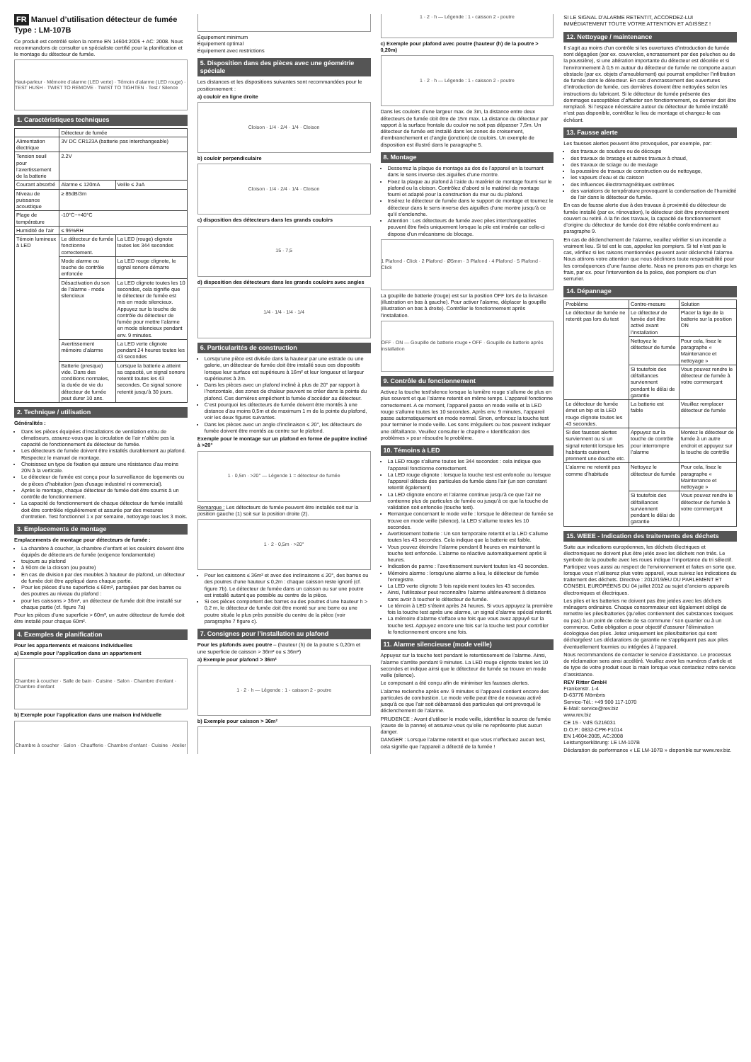FR Manuel d’utilisation détecteur de fumée
Type : LM-107B
Ce produit est contrôlé selon la norme EN 14604:2005 + AC: 2008. Nous recommandons de consulter un spécialiste certifié pour la planification et le montage du détecteur de fumée.
Haut-parleur · Mémoire d’alarme (LED verte) · Témoin d’alarme (LED rouge) · TEST HUSH · TWIST TO REMOVE · TWIST TO TIGHTEN · Test / Silence
1. Caractéristiques techniques
| | Détecteur de fumée | |
| --- | --- | --- |
| Alimentation électrique | 3V DC CR123A (batterie pas interchangeable) | |
| Tension seuil pour l’avertissement de la batterie | 2.2V | |
| Courant absorbé | Alarme ≤ 120mA | Veille ≤ 2uA |
| Niveau de puissance acoustique | ≥ 85dB/3m | |
| Plage de température | -10°C~+40°C | |
| Humidité de l’air | ≤ 95%RH | |
| Témoin lumineux à LED | Le détecteur de fumée fonctionne correctement. | La LED (rouge) clignote toutes les 344 secondes |
| | Mode alarme ou touche de contrôle enfoncée | La LED rouge clignote, le signal sonore démarre |
| | Désactivation du son de l’alarme - mode silencieux | La LED clignote toutes les 10 secondes, cela signifie que le détecteur de fumée est mis en mode silencieux. Appuyez sur la touche de contrôle du détecteur de fumée pour mettre l’alarme en mode silencieux pendant env. 9 minutes. |
| | Avertissement mémoire d’alarme | La LED verte clignote pendant 24 heures toutes les 43 secondes |
| | Batterie (presque) vide. Dans des conditions normales, la durée de vie du détecteur de fumée peut durer 10 ans. | Lorsque la batterie a atteint sa capacité, un signal sonore retentit toutes les 43 secondes. Ce signal sonore retentit jusqu’à 30 jours. |
2. Technique / utilisation
Généralités :
Dans les pièces équipées d’installations de ventilation et/ou de climatiseurs, assurez-vous que la circulation de l’air n’altère pas la capacité de fonctionnement du détecteur de fumée.
Les détecteurs de fumée doivent être installés durablement au plafond. Respectez le manuel de montage.
Choisissez un type de fixation qui assure une résistance d’au moins 20N à la verticale.
Le détecteur de fumée est conçu pour la surveillance de logements ou de pièces d’habitation (pas d’usage industriel ni commercial).
Après le montage, chaque détecteur de fumée doit être soumis à un contrôle de fonctionnement.
La capacité de fonctionnement de chaque détecteur de fumée installé doit être contrôlée régulièrement et assurée par des mesures d’entretien. Test fonctionnel 1 x par semaine, nettoyage tous les 3 mois.
3. Emplacements de montage
Emplacements de montage pour détecteurs de fumée :
La chambre à coucher, la chambre d’enfant et les couloirs doivent être équipés de détecteurs de fumée (exigence fondamentale)
toujours au plafond
à 50cm de la cloison (ou poutre)
En cas de division par des meubles à hauteur de plafond, un détecteur de fumée doit être appliqué dans chaque partie.
Pour les pièces d’une superficie ≤ 60m², partagées par des barres ou des poutres au niveau du plafond :
pour les caissons > 36m², un détecteur de fumée doit être installé sur chaque partie (cf. figure 7a)
Pour les pièces d’une superficie > 60m², un autre détecteur de fumée doit être installé pour chaque 60m².
4. Exemples de planification
Pour les appartements et maisons individuelles
a) Exemple pour l’application dans un appartement
Chambre à coucher · Salle de bain · Cuisine · Salon · Chambre d’enfant · Chambre d’enfant
b) Exemple pour l’application dans une maison individuelle
Chambre à coucher · Salon · Chaufferie · Chambre d’enfant · Cuisine · Atelier
Équipement minimum
Équipement optimal
Équipement avec restrictions
5. Disposition dans des pièces avec une géométrie spéciale
Les distances et les dispositions suivantes sont recommandées pour le positionnement :
a) couloir en ligne droite
Cloison · 1/4 · 2/4 · 1/4 · Cloison
b) couloir perpendiculaire
Cloison · 1/4 · 2/4 · 1/4 · Cloison
c) disposition des détecteurs dans les grands couloirs
15 · 7,5
d) disposition des détecteurs dans les grands couloirs avec angles
1/4 · 1/4 · 1/4 · 1/4
6. Particularités de construction
Lorsqu’une pièce est divisée dans la hauteur par une estrade ou une galerie, un détecteur de fumée doit être installé sous ces dispositifs lorsque leur surface est supérieure à 16m² et leur longueur et largeur supérieures à 2m.
Dans les pièces avec un plafond incliné à plus de 20° par rapport à l’horizontale, des zones de chaleur peuvent se créer dans la pointe du plafond. Ces dernières empêchent la fumée d’accéder au détecteur.
C’est pourquoi les détecteurs de fumée doivent être montés à une distance d’au moins 0,5m et de maximum 1 m de la pointe du plafond, voir les deux figures suivantes.
Dans les pièces avec un angle d’inclinaison ≤ 20°, les détecteurs de fumée doivent être montés au centre sur le plafond.
Exemple pour le montage sur un plafond en forme de pupitre incliné à >20°
1 · 0,5m · >20° — Légende 1 = détecteur de fumée
Remarque : Les détecteurs de fumée peuvent être installés soit sur la position gauche (1) soit sur la position droite (2).
1 · 2 · 0,5m · >20°
Pour les caissons ≤ 36m² et avec des inclinaisons ≤ 20°, des barres ou des poutres d’une hauteur ≤ 0,2m : chaque caisson reste ignoré (cf. figure 7b). Le détecteur de fumée dans un caisson ou sur une poutre est installé autant que possible au centre de la pièce.
Si ces pièces comportent des barres ou des poutres d’une hauteur h > 0,2 m, le détecteur de fumée doit être monté sur une barre ou une poutre située le plus près possible du centre de la pièce (voir paragraphe 7 figure c).
7. Consignes pour l’installation au plafond
Pour les plafonds avec poutre – (hauteur (h) de la poutre ≤ 0,20m et une superficie de caisson > 36m² ou ≤ 36m²)
a) Exemple pour plafond > 36m²
1 · 2 · h — Légende : 1 - caisson 2 - poutre
b) Exemple pour caisson > 36m²
1 · 2 · h — Légende : 1 - caisson 2 - poutre
c) Exemple pour plafond avec poutre (hauteur (h) de la poutre > 0,20m)
1 · 2 · h — Légende : 1 - caisson 2 - poutre
Dans les couloirs d’une largeur max. de 3m, la distance entre deux détecteurs de fumée doit être de 15m max. La distance du détecteur par rapport à la surface frontale du couloir ne soit pas dépasser 7,5m. Un détecteur de fumée est installé dans les zones de croisement, d’embranchement et d’angle (jonction) de couloirs. Un exemple de disposition est illustré dans le paragraphe 5.
8. Montage
Desserrez la plaque de montage au dos de l’appareil en la tournant dans le sens inverse des aiguilles d’une montre.
Fixez la plaque au plafond à l’aide du matériel de montage fourni sur le plafond ou la cloison. Contrôlez d’abord si le matériel de montage fourni et adapté pour la construction du mur ou du plafond.
Insérez le détecteur de fumée dans le support de montage et tournez le détecteur dans le sens inverse des aiguilles d’une montre jusqu’à ce qu’il s’enclenche.
Attention : Les détecteurs de fumée avec piles interchangeables peuvent être fixés uniquement lorsque la pile est insérée car celle-ci dispose d’un mécanisme de blocage.
1 Plafond · Click · 2 Plafond · Ø5mm · 3 Plafond · 4 Plafond · 5 Plafond · Click
La goupille de batterie (rouge) est sur la position OFF lors de la livraison (illustration en bas à gauche). Pour activer l’alarme, déplacer la goupille (illustration en bas à droite). Contrôler le fonctionnement après l’installation.
OFF · ON — Goupille de batterie rouge • OFF · Goupille de batterie après installation
9. Contrôle du fonctionnement
Activez la touche test/silence lorsque la lumière rouge s’allume de plus en plus souvent et que l’alarme retentit en même temps. L’appareil fonctionne correctement. A ce moment, l’appareil passe en mode veille et la LED rouge s’allume toutes les 10 secondes. Après env. 9 minutes, l’appareil passe automatiquement en mode normal. Sinon, enfoncez la touche test pour terminer le mode veille. Les sons irréguliers ou bas peuvent indiquer une défaillance. Veuillez consulter le chapitre « Identification des problèmes » pour résoudre le problème.
10. Témoins à LED
La LED rouge s’allume toutes les 344 secondes : cela indique que l’appareil fonctionne correctement.
La LED rouge clignote : lorsque la touche test est enfoncée ou lorsque l’appareil détecte des particules de fumée dans l’air (un son constant retentit également)
La LED clignote encore et l’alarme continue jusqu’à ce que l’air ne contienne plus de particules de fumée ou jusqu’à ce que la touche de validation soit enfoncée (touche test).
Remarque concernant le mode veille : lorsque le détecteur de fumée se trouve en mode veille (silence), la LED s’allume toutes les 10 secondes.
Avertissement batterie : Un son temporaire retentit et la LED s’allume toutes les 43 secondes. Cela indique que la batterie est faible.
Vous pouvez éteindre l’alarme pendant 8 heures en maintenant la touche test enfoncée. L’alarme se réactive automatiquement après 8 heures.
Indication de panne : l’avertissement survient toutes les 43 secondes.
Mémoire alarme : lorsqu’une alarme a lieu, le détecteur de fumée l’enregistre.
La LED verte clignote 3 fois rapidement toutes les 43 secondes.
Ainsi, l’utilisateur peut reconnaître l’alarme ultérieurement à distance sans avoir à toucher le détecteur de fumée.
Le témoin à LED s’éteint après 24 heures. Si vous appuyez la première fois la touche test après une alarme, un signal d’alarme spécial retentit.
La mémoire d’alarme s’efface une fois que vous avez appuyé sur la touche test. Appuyez encore une fois sur la touche test pour contrôler le fonctionnement encore une fois.
11. Alarme silencieuse (mode veille)
Appuyez sur la touche test pendant le retentissement de l’alarme. Ainsi, l’alarme s’arrête pendant 9 minutes. La LED rouge clignote toutes les 10 secondes et indique ainsi que le détecteur de fumée se trouve en mode veille (silence).
Le composant a été conçu afin de minimiser les fausses alertes.
L’alarme reclenche après env. 9 minutes si l’appareil contient encore des particules de combustion. Le mode veille peut être de nouveau activé jusqu’à ce que l’air soit débarrassé des particules qui ont provoqué le déclenchement de l’alarme.
PRUDENCE : Avant d’utiliser le mode veille, identifiez la source de fumée (cause de la panne) et assurez-vous qu’elle ne représente plus aucun danger.
DANGER : Lorsque l’alarme retentit et que vous n’effectuez aucun test, cela signifie que l’appareil a détecté de la fumée !
SI LE SIGNAL D’ALARME RETENTIT, ACCORDEZ-LUI IMMÉDIATEMENT TOUTE VOTRE ATTENTION ET AGISSEZ !
12. Nettoyage / maintenance
Il s’agit au moins d’un contrôle si les ouvertures d’introduction de fumée sont dégagées (par ex. couvercles, encrassement par des peluches ou de la poussière), si une altération importante du détecteur est décelée et si l’environnement à 0,5 m autour du détecteur de fumée ne comporte aucun obstacle (par ex. objets d’ameublement) qui pourrait empêcher l’infiltration de fumée dans le détecteur. En cas d’encrassement des ouvertures d’introduction de fumée, ces dernières doivent être nettoyées selon les instructions du fabricant. Si le détecteur de fumée présente des dommages susceptibles d’affecter son fonctionnement, ce dernier doit être remplacé. Si l’espace nécessaire autour du détecteur de fumée installé n’est pas disponible, contrôlez le lieu de montage et changez-le cas échéant.
13. Fausse alerte
Les fausses alertes peuvent être provoquées, par exemple, par:
des travaux de soudure ou de découpe
des travaux de brasage et autres travaux à chaud,
des travaux de sciage ou de meulage
la poussière de travaux de construction ou de nettoyage,
les vapeurs d’eau et du caisson
des influences électromagnétiques extrêmes
des variations de température provoquant la condensation de l’humidité de l’air dans le détecteur de fumée.
En cas de fausse alerte due à des travaux à proximité du détecteur de fumée installé (par ex. rénovation), le détecteur doit être provisoirement couvert ou retiré. A la fin des travaux, la capacité de fonctionnement d’origine du détecteur de fumée doit être rétablie conformément au paragraphe 9.
En cas de déclenchement de l’alarme, veuillez vérifier si un incendie a vraiment lieu. Si tel est le cas, appelez les pompiers. Si tel n’est pas le cas, vérifiez si les raisons mentionnées peuvent avoir déclenché l’alarme. Nous attirons votre attention que nous déclinons toute responsabilité pour les conséquences d’une fausse alerte. Nous ne prenons pas en charge les frais, par ex. pour l’intervention de la police, des pompiers ou d’un serrurier.
14. Dépannage
| Problème | Contre-mesure | Solution |
| --- | --- | --- |
| Le détecteur de fumée ne retentit pas lors du test | Le détecteur de fumée doit être activé avant l’installation | Placer la tige de la batterie sur la position ON |
| | Nettoyez le détecteur de fumée | Pour cela, lisez le paragraphe « Maintenance et nettoyage » |
| | Si toutefois des défaillances surviennent pendant le délai de garantie | Vous pouvez rendre le détecteur de fumée à votre commerçant |
| Le détecteur de fumée émet un bip et la LED rouge clignote toutes les 43 secondes. | La batterie est faible | Veuillez remplacer détecteur de fumée |
| Si des fausses alertes surviennent ou si un signal retentit lorsque les habitants cuisinent, prennent une douche etc. | Appuyez sur la touche de contrôle pour interrompre l’alarme | Montez le détecteur de fumée à un autre endroit et appuyez sur la touche de contrôle |
| L’alarme ne retentit pas comme d’habitude | Nettoyez le détecteur de fumée | Pour cela, lisez le paragraphe « Maintenance et nettoyage » |
| | Si toutefois des défaillances surviennent pendant le délai de garantie | Vous pouvez rendre le détecteur de fumée à votre commerçant |
15. WEEE - Indication des traitements des déchets
Suite aux indications européennes, les déchets électriques et électroniques ne doivent plus être jetés avec les déchets non triés. Le symbole de la poubelle avec les roues indique l’importance du tri sélectif. Participez vous aussi au respect de l’environnement et faites en sorte que, lorsque vous n’utiliserez plus votre appareil, vous suiviez les indications du traitement des déchets. Directive : 2012/19/EU DU PARLEMENT ET CONSEIL EUROPÉENS DU 04 juillet 2012 au sujet d’anciens appareils électroniques et électriques.
Les piles et les batteries ne doivent pas être jetées avec les déchets ménagers ordinaires. Chaque consommateur est légalement obligé de remettre les piles/batteries (qu’elles contiennent des substances toxiques ou pas) à un point de collecte de sa commune / son quartier ou à un commerce. Cette obligation a pour objectif d’assurer l’élimination écologique des piles. Jetez uniquement les piles/batteries qui sont déchargées! Les déclarations de garantie ne s’appliquent pas aux piles éventuellement fournies ou intégrées à l’appareil.
Nous recommandons de contacter le service d’assistance. Le processus de réclamation sera ainsi accéléré. Veuillez avoir les numéros d’article et de type de votre produit sous la main lorsque vous contactez notre service d’assistance.
REV Ritter GmbH
Frankenstr. 1-4
D-63776 Mömbris
Service-Tél.: +49 900 117-1070
E-Mail: service@rev.biz
www.rev.biz
CE 15 · VdS G216031
D.O.P.: 0832-CPR-F1014
EN 14604:2005, AC:2008
Leistungserklärung: LE LM-107B
Déclaration de performance « LE LM-107B » disponible sur www.rev.biz.